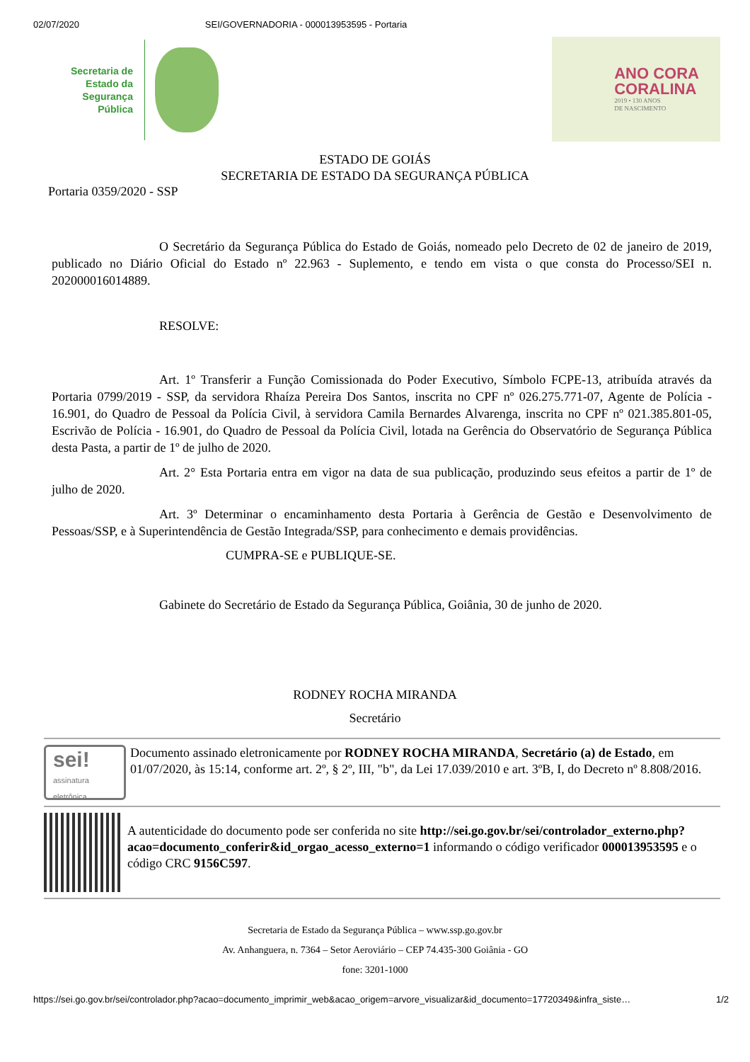02/07/2020 SEI/GOVERNADORIA - 000013953595 - Portaria
Secretaria de
Estado da
Segurança
Pública
ANO CORA
CORALINA
2019 • 130 ANOS
DE NASCIMENTO
ESTADO DE GOIÁS
SECRETARIA DE ESTADO DA SEGURANÇA PÚBLICA
Portaria 0359/2020 - SSP
O Secretário da Segurança Pública do Estado de Goiás, nomeado pelo Decreto de 02 de janeiro de 2019, publicado no Diário Oficial do Estado nº 22.963 - Suplemento, e tendo em vista o que consta do Processo/SEI n. 202000016014889.
RESOLVE:
Art. 1º Transferir a Função Comissionada do Poder Executivo, Símbolo FCPE-13, atribuída através da Portaria 0799/2019 - SSP, da servidora Rhaíza Pereira Dos Santos, inscrita no CPF nº 026.275.771-07, Agente de Polícia - 16.901, do Quadro de Pessoal da Polícia Civil, à servidora Camila Bernardes Alvarenga, inscrita no CPF nº 021.385.801-05, Escrivão de Polícia - 16.901, do Quadro de Pessoal da Polícia Civil, lotada na Gerência do Observatório de Segurança Pública desta Pasta, a partir de 1º de julho de 2020.
Art. 2° Esta Portaria entra em vigor na data de sua publicação, produzindo seus efeitos a partir de 1º de julho de 2020.
Art. 3º Determinar o encaminhamento desta Portaria à Gerência de Gestão e Desenvolvimento de Pessoas/SSP, e à Superintendência de Gestão Integrada/SSP, para conhecimento e demais providências.
CUMPRA-SE e PUBLIQUE-SE.
Gabinete do Secretário de Estado da Segurança Pública, Goiânia, 30 de junho de 2020.
RODNEY ROCHA MIRANDA
Secretário
sei!
assinatura
eletrônica
Documento assinado eletronicamente por RODNEY ROCHA MIRANDA, Secretário (a) de Estado, em 01/07/2020, às 15:14, conforme art. 2º, § 2º, III, "b", da Lei 17.039/2010 e art. 3ºB, I, do Decreto nº 8.808/2016.
A autenticidade do documento pode ser conferida no site http://sei.go.gov.br/sei/controlador_externo.php?acao=documento_conferir&id_orgao_acesso_externo=1 informando o código verificador 000013953595 e o código CRC 9156C597.
Secretaria de Estado da Segurança Pública – www.ssp.go.gov.br
Av. Anhanguera, n. 7364 – Setor Aeroviário – CEP 74.435-300 Goiânia - GO
fone: 3201-1000
https://sei.go.gov.br/sei/controlador.php?acao=documento_imprimir_web&acao_origem=arvore_visualizar&id_documento=17720349&infra_siste… 1/2